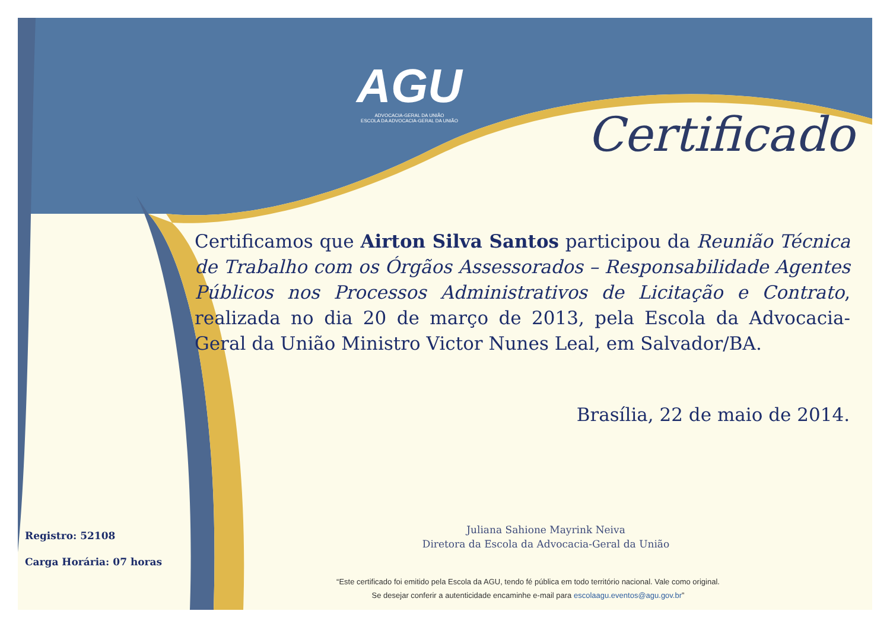AGU
ADVOCACIA-GERAL DA UNIÃO
ESCOLA DA ADVOCACIA-GERAL DA UNIÃO
Certificado
Certificamos que Airton Silva Santos participou da Reunião Técnica de Trabalho com os Órgãos Assessorados – Responsabilidade Agentes Públicos nos Processos Administrativos de Licitação e Contrato, realizada no dia 20 de março de 2013, pela Escola da Advocacia-Geral da União Ministro Victor Nunes Leal, em Salvador/BA.
Brasília, 22 de maio de 2014.
Juliana Sahione Mayrink Neiva
Diretora da Escola da Advocacia-Geral da União
Registro: 52108
Carga Horária: 07 horas
“Este certificado foi emitido pela Escola da AGU, tendo fé pública em todo território nacional. Vale como original.
Se desejar conferir a autenticidade encaminhe e-mail para escolaagu.eventos@agu.gov.br”